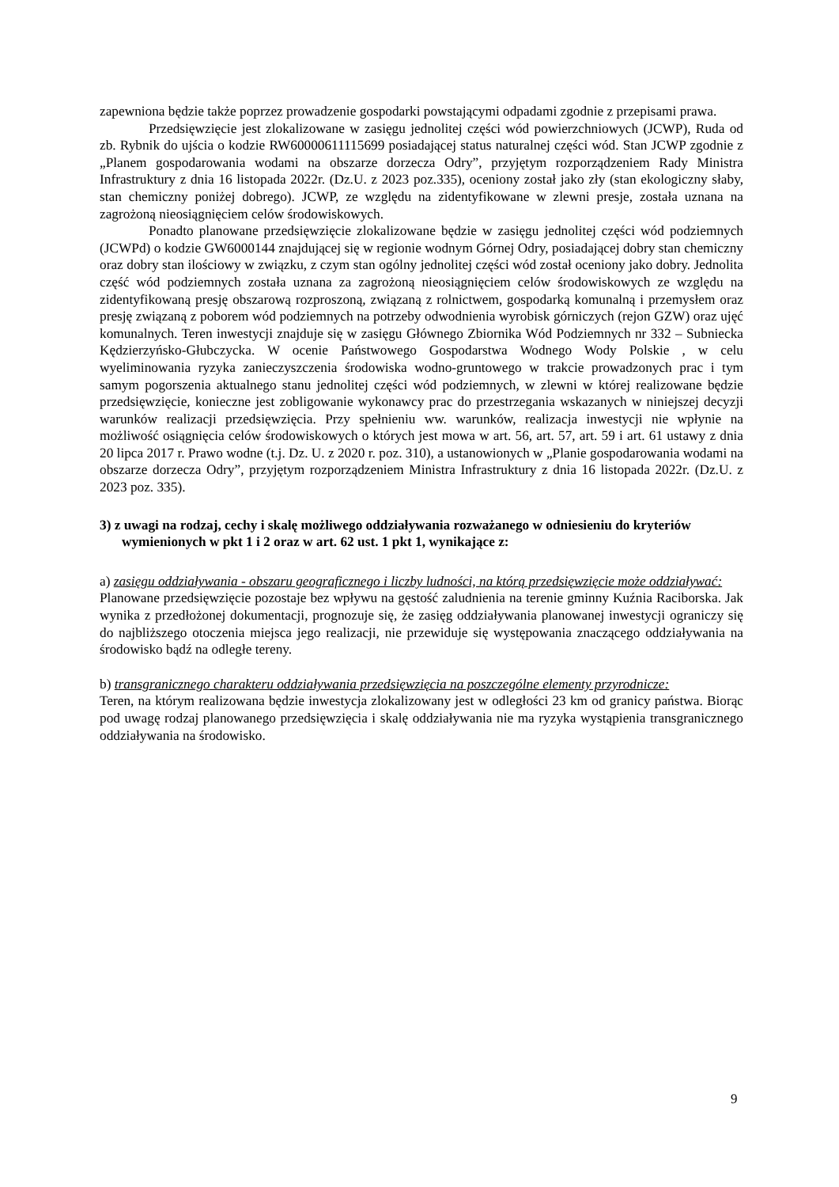zapewniona będzie także poprzez prowadzenie gospodarki powstającymi odpadami zgodnie z przepisami prawa.
Przedsięwzięcie jest zlokalizowane w zasięgu jednolitej części wód powierzchniowych (JCWP), Ruda od zb. Rybnik do ujścia o kodzie RW60000611115699 posiadającej status naturalnej części wód. Stan JCWP zgodnie z „Planem gospodarowania wodami na obszarze dorzecza Odry”, przyjętym rozporządzeniem Rady Ministra Infrastruktury z dnia 16 listopada 2022r. (Dz.U. z 2023 poz.335), oceniony został jako zły (stan ekologiczny słaby, stan chemiczny poniżej dobrego). JCWP, ze względu na zidentyfikowane w zlewni presje, została uznana na zagrożoną nieosiągnięciem celów środowiskowych.
Ponadto planowane przedsięwzięcie zlokalizowane będzie w zasięgu jednolitej części wód podziemnych (JCWPd) o kodzie GW6000144 znajdującej się w regionie wodnym Górnej Odry, posiadającej dobry stan chemiczny oraz dobry stan ilościowy w związku, z czym stan ogólny jednolitej części wód został oceniony jako dobry. Jednolita część wód podziemnych została uznana za zagrożoną nieosiągnięciem celów środowiskowych ze względu na zidentyfikowaną presję obszarową rozproszoną, związaną z rolnictwem, gospodarką komunalną i przemysłem oraz presję związaną z poborem wód podziemnych na potrzeby odwodnienia wyrobisk górniczych (rejon GZW) oraz ujęć komunalnych. Teren inwestycji znajduje się w zasięgu Głównego Zbiornika Wód Podziemnych nr 332 – Subniecka Kędzierzyńsko-Głubczycka. W ocenie Państwowego Gospodarstwa Wodnego Wody Polskie , w celu wyeliminowania ryzyka zanieczyszczenia środowiska wodno-gruntowego w trakcie prowadzonych prac i tym samym pogorszenia aktualnego stanu jednolitej części wód podziemnych, w zlewni w której realizowane będzie przedsięwzięcie, konieczne jest zobligowanie wykonawcy prac do przestrzegania wskazanych w niniejszej decyzji warunków realizacji przedsięwzięcia. Przy spełnieniu ww. warunków, realizacja inwestycji nie wpłynie na możliwość osiągnięcia celów środowiskowych o których jest mowa w art. 56, art. 57, art. 59 i art. 61 ustawy z dnia 20 lipca 2017 r. Prawo wodne (t.j. Dz. U. z 2020 r. poz. 310), a ustanowionych w „Planie gospodarowania wodami na obszarze dorzecza Odry”, przyjętym rozporządzeniem Ministra Infrastruktury z dnia 16 listopada 2022r. (Dz.U. z 2023 poz. 335).
3) z uwagi na rodzaj, cechy i skalę możliwego oddziaływania rozważanego w odniesieniu do kryteriów wymienionych w pkt 1 i 2 oraz w art. 62 ust. 1 pkt 1, wynikające z:
a) zasięgu oddziaływania - obszaru geograficznego i liczby ludności, na którą przedsięwzięcie może oddziaływać:
Planowane przedsięwzięcie pozostaje bez wpływu na gęstość zaludnienia na terenie gminny Kuźnia Raciborska. Jak wynika z przedłożonej dokumentacji, prognozuje się, że zasięg oddziaływania planowanej inwestycji ograniczy się do najbliższego otoczenia miejsca jego realizacji, nie przewiduje się występowania znaczącego oddziaływania na środowisko bądź na odległe tereny.
b) transgranicznego charakteru oddziaływania przedsięwzięcia na poszczególne elementy przyrodnicze:
Teren, na którym realizowana będzie inwestycja zlokalizowany jest w odległości 23 km od granicy państwa. Biorąc pod uwagę rodzaj planowanego przedsięwzięcia i skalę oddziaływania nie ma ryzyka wystąpienia transgranicznego oddziaływania na środowisko.
9